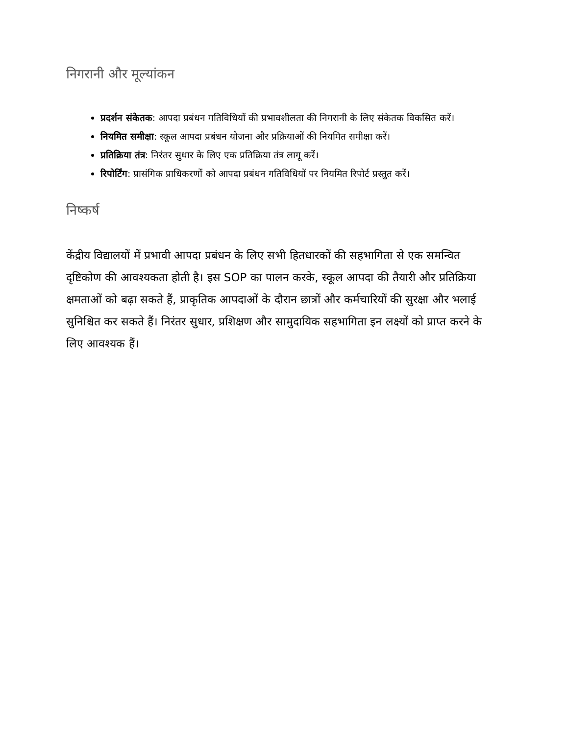निगरानी और मूल्यांकन
प्रदर्शन संकेतक: आपदा प्रबंधन गतिविधियों की प्रभावशीलता की निगरानी के लिए संकेतक विकसित करें।
नियमित समीक्षा: स्कूल आपदा प्रबंधन योजना और प्रक्रियाओं की नियमित समीक्षा करें।
प्रतिक्रिया तंत्र: निरंतर सुधार के लिए एक प्रतिक्रिया तंत्र लागू करें।
रिपोर्टिंग: प्रासंगिक प्राधिकरणों को आपदा प्रबंधन गतिविधियों पर नियमित रिपोर्ट प्रस्तुत करें।
निष्कर्ष
केंद्रीय विद्यालयों में प्रभावी आपदा प्रबंधन के लिए सभी हितधारकों की सहभागिता से एक समन्वित दृष्टिकोण की आवश्यकता होती है। इस SOP का पालन करके, स्कूल आपदा की तैयारी और प्रतिक्रिया क्षमताओं को बढ़ा सकते हैं, प्राकृतिक आपदाओं के दौरान छात्रों और कर्मचारियों की सुरक्षा और भलाई सुनिश्चित कर सकते हैं। निरंतर सुधार, प्रशिक्षण और सामुदायिक सहभागिता इन लक्ष्यों को प्राप्त करने के लिए आवश्यक हैं।